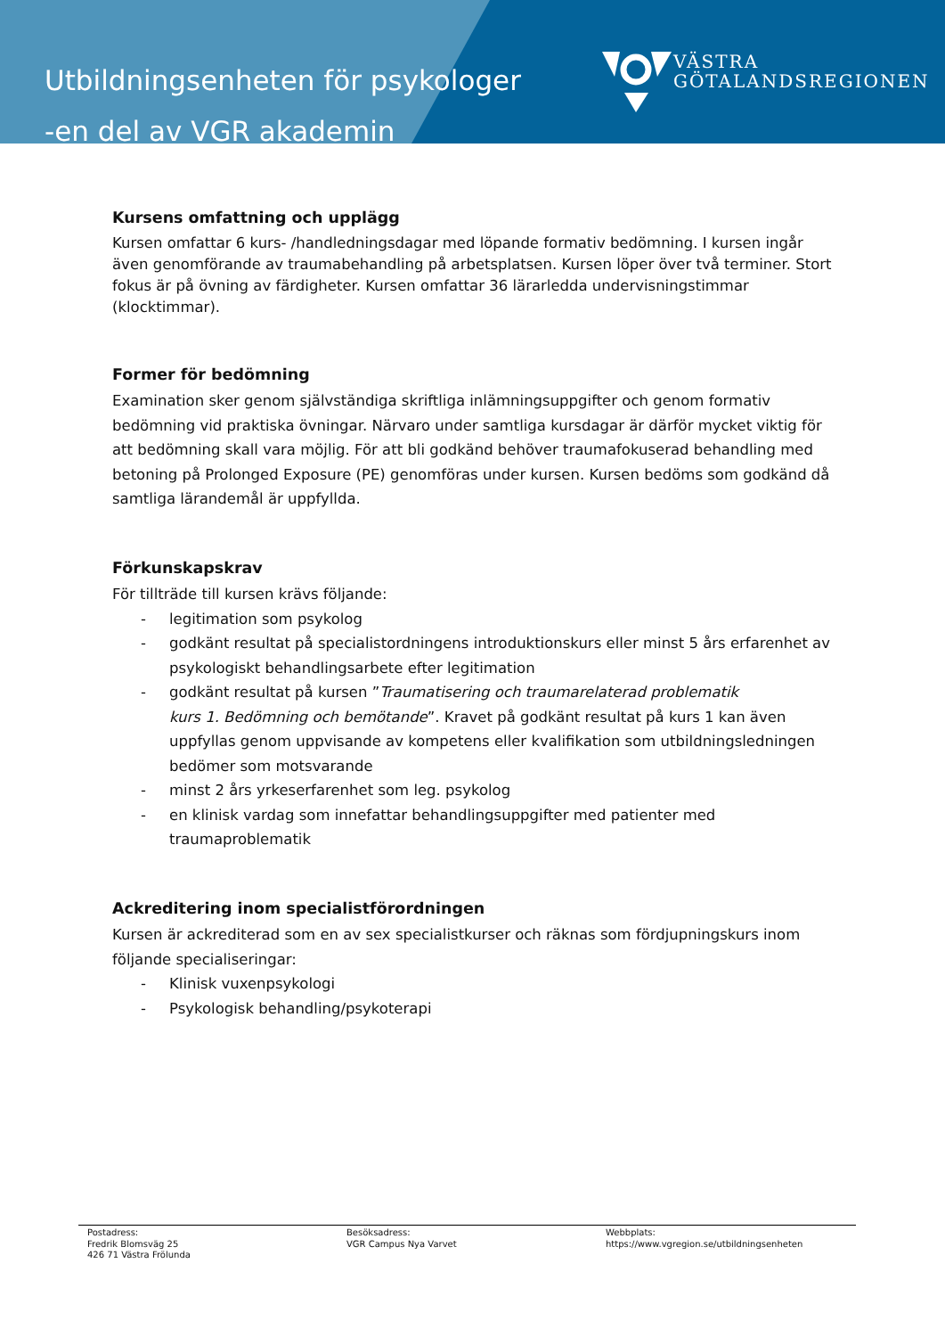Utbildningsenheten för psykologer
-en del av VGR akademin
VÄSTRA
GÖTALANDSREGIONEN
Kursens omfattning och upplägg
Kursen omfattar 6 kurs- /handledningsdagar med löpande formativ bedömning. I kursen ingår även genomförande av traumabehandling på arbetsplatsen. Kursen löper över två terminer. Stort fokus är på övning av färdigheter. Kursen omfattar 36 lärarledda undervisningstimmar (klocktimmar).
Former för bedömning
Examination sker genom självständiga skriftliga inlämningsuppgifter och genom formativ bedömning vid praktiska övningar. Närvaro under samtliga kursdagar är därför mycket viktig för att bedömning skall vara möjlig. För att bli godkänd behöver traumafokuserad behandling med betoning på Prolonged Exposure (PE) genomföras under kursen. Kursen bedöms som godkänd då samtliga lärandemål är uppfyllda.
Förkunskapskrav
För tillträde till kursen krävs följande:
- legitimation som psykolog
- godkänt resultat på specialistordningens introduktionskurs eller minst 5 års erfarenhet av psykologiskt behandlingsarbete efter legitimation
- godkänt resultat på kursen ”Traumatisering och traumarelaterad problematik
kurs 1. Bedömning och bemötande”. Kravet på godkänt resultat på kurs 1 kan även uppfyllas genom uppvisande av kompetens eller kvalifikation som utbildningsledningen bedömer som motsvarande
- minst 2 års yrkeserfarenhet som leg. psykolog
- en klinisk vardag som innefattar behandlingsuppgifter med patienter med traumaproblematik
Ackreditering inom specialistförordningen
Kursen är ackrediterad som en av sex specialistkurser och räknas som fördjupningskurs inom följande specialiseringar:
- Klinisk vuxenpsykologi
- Psykologisk behandling/psykoterapi
Postadress:
Fredrik Blomsväg 25
426 71 Västra Frölunda
Besöksadress:
VGR Campus Nya Varvet
Webbplats:
https://www.vgregion.se/utbildningsenheten